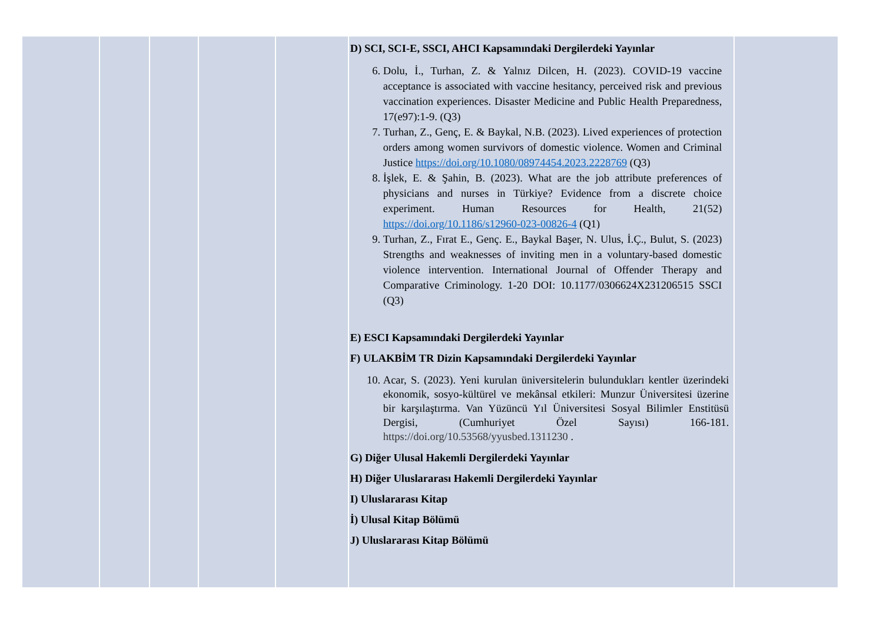| | | | | | D) SCI, SCI-E, SSCI, AHCI Kapsamındaki Dergilerdeki Yayınlar 6. Dolu, İ., Turhan, Z. & Yalnız Dilcen, H. (2023). COVID-19 vaccine acceptance is associated with vaccine hesitancy, perceived risk and previous vaccination experiences. Disaster Medicine and Public Health Preparedness, 17(e97):1-9. (Q3) 7. Turhan, Z., Genç, E. & Baykal, N.B. (2023). Lived experiences of protection orders among women survivors of domestic violence. Women and Criminal Justice https://doi.org/10.1080/08974454.2023.2228769 (Q3) 8. İşlek, E. & Şahin, B. (2023). What are the job attribute preferences of physicians and nurses in Türkiye? Evidence from a discrete choice experiment. Human Resources for Health, 21(52) https://doi.org/10.1186/s12960-023-00826-4 (Q1) 9. Turhan, Z., Fırat E., Genç. E., Baykal Başer, N. Ulus, İ.Ç., Bulut, S. (2023) Strengths and weaknesses of inviting men in a voluntary-based domestic violence intervention. International Journal of Offender Therapy and Comparative Criminology. 1-20 DOI: 10.1177/0306624X231206515 SSCI (Q3) E) ESCI Kapsamındaki Dergilerdeki Yayınlar F) ULAKBİM TR Dizin Kapsamındaki Dergilerdeki Yayınlar 10. Acar, S. (2023). Yeni kurulan üniversitelerin bulundukları kentler üzerindeki ekonomik, sosyo-kültürel ve mekânsal etkileri: Munzur Üniversitesi üzerine bir karşılaştırma. Van Yüzüncü Yıl Üniversitesi Sosyal Bilimler Enstitüsü Dergisi, (Cumhuriyet Özel Sayısı) 166-181. https://doi.org/10.53568/yyusbed.1311230 . G) Diğer Ulusal Hakemli Dergilerdeki Yayınlar H) Diğer Uluslararası Hakemli Dergilerdeki Yayınlar I) Uluslararası Kitap İ) Ulusal Kitap Bölümü J) Uluslararası Kitap Bölümü | |